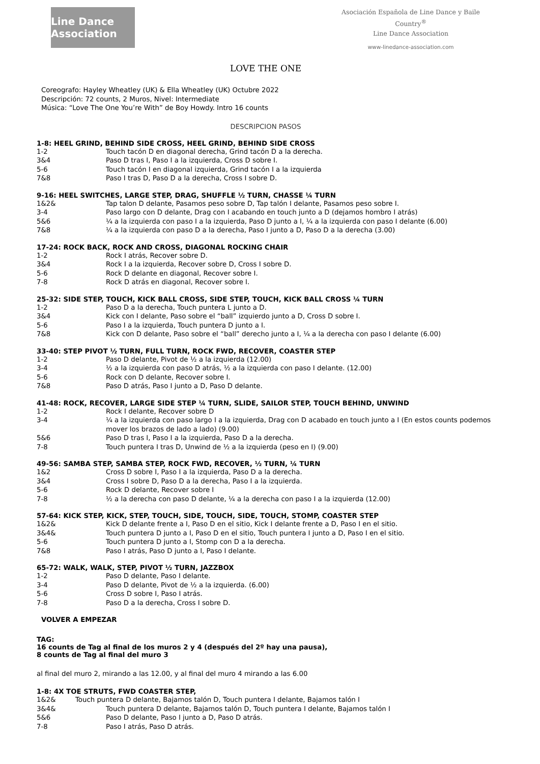Line Dance Association
Asociación Española de Line Dance y Baile Country<sup>®</sup>
Line Dance Association
www-linedance-association.com
LOVE THE ONE
Coreografo: Hayley Wheatley (UK) & Ella Wheatley (UK) Octubre 2022
Descripción: 72 counts, 2 Muros, Nivel: Intermediate
Música: “Love The One You’re With” de Boy Howdy. Intro 16 counts
DESCRIPCION PASOS
1-8: HEEL GRIND, BEHIND SIDE CROSS, HEEL GRIND, BEHIND SIDE CROSS
1-2 Touch tacón D en diagonal derecha, Grind tacón D a la derecha.
3&4 Paso D tras I, Paso I a la izquierda, Cross D sobre I.
5-6 Touch tacón I en diagonal izquierda, Grind tacón I a la izquierda
7&8 Paso I tras D, Paso D a la derecha, Cross I sobre D.
9-16: HEEL SWITCHES, LARGE STEP, DRAG, SHUFFLE ½ TURN, CHASSE ¼ TURN
1&2& Tap talon D delante, Pasamos peso sobre D, Tap talón I delante, Pasamos peso sobre I.
3-4 Paso largo con D delante, Drag con I acabando en touch junto a D (dejamos hombro I atrás)
5&6 ¼ a la izquierda con paso I a la izquierda, Paso D junto a I, ¼ a la izquierda con paso I delante (6.00)
7&8 ¼ a la izquierda con paso D a la derecha, Paso I junto a D, Paso D a la derecha (3.00)
17-24: ROCK BACK, ROCK AND CROSS, DIAGONAL ROCKING CHAIR
1-2 Rock I atrás, Recover sobre D.
3&4 Rock I a la izquierda, Recover sobre D, Cross I sobre D.
5-6 Rock D delante en diagonal, Recover sobre I.
7-8 Rock D atrás en diagonal, Recover sobre I.
25-32: SIDE STEP, TOUCH, KICK BALL CROSS, SIDE STEP, TOUCH, KICK BALL CROSS ¼ TURN
1-2 Paso D a la derecha, Touch puntera L junto a D.
3&4 Kick con I delante, Paso sobre el “ball” izquierdo junto a D, Cross D sobre I.
5-6 Paso I a la izquierda, Touch puntera D junto a I.
7&8 Kick con D delante, Paso sobre el “ball” derecho junto a I, ¼ a la derecha con paso I delante (6.00)
33-40: STEP PIVOT ½ TURN, FULL TURN, ROCK FWD, RECOVER, COASTER STEP
1-2 Paso D delante, Pivot de ½ a la izquierda (12.00)
3-4 ½ a la izquierda con paso D atrás, ½ a la izquierda con paso I delante. (12.00)
5-6 Rock con D delante, Recover sobre I.
7&8 Paso D atrás, Paso I junto a D, Paso D delante.
41-48: ROCK, RECOVER, LARGE SIDE STEP ¼ TURN, SLIDE, SAILOR STEP, TOUCH BEHIND, UNWIND
1-2 Rock I delante, Recover sobre D
3-4 ¼ a la izquierda con paso largo I a la izquierda, Drag con D acabado en touch junto a I (En estos counts podemos mover los brazos de lado a lado) (9.00)
5&6 Paso D tras I, Paso I a la izquierda, Paso D a la derecha.
7-8 Touch puntera I tras D, Unwind de ½ a la izquierda (peso en I) (9.00)
49-56: SAMBA STEP, SAMBA STEP, ROCK FWD, RECOVER, ½ TURN, ¼ TURN
1&2 Cross D sobre I, Paso I a la izquierda, Paso D a la derecha.
3&4 Cross I sobre D, Paso D a la derecha, Paso I a la izquierda.
5-6 Rock D delante, Recover sobre I
7-8 ½ a la derecha con paso D delante, ¼ a la derecha con paso I a la izquierda (12.00)
57-64: KICK STEP, KICK, STEP, TOUCH, SIDE, TOUCH, SIDE, TOUCH, STOMP, COASTER STEP
1&2& Kick D delante frente a I, Paso D en el sitio, Kick I delante frente a D, Paso I en el sitio.
3&4& Touch puntera D junto a I, Paso D en el sitio, Touch puntera I junto a D, Paso I en el sitio.
5-6 Touch puntera D junto a I, Stomp con D a la derecha.
7&8 Paso I atrás, Paso D junto a I, Paso I delante.
65-72: WALK, WALK, STEP, PIVOT ½ TURN, JAZZBOX
1-2 Paso D delante, Paso I delante.
3-4 Paso D delante, Pivot de ½ a la izquierda. (6.00)
5-6 Cross D sobre I, Paso I atrás.
7-8 Paso D a la derecha, Cross I sobre D.
VOLVER A EMPEZAR
TAG:
16 counts de Tag al final de los muros 2 y 4 (después del 2º hay una pausa),
8 counts de Tag al final del muro 3
al final del muro 2, mirando a las 12.00, y al final del muro 4 mirando a las 6.00
1-8: 4X TOE STRUTS, FWD COASTER STEP,
1&2& Touch puntera D delante, Bajamos talón D, Touch puntera I delante, Bajamos talón I
3&4& Touch puntera D delante, Bajamos talón D, Touch puntera I delante, Bajamos talón I
5&6 Paso D delante, Paso I junto a D, Paso D atrás.
7-8 Paso I atrás, Paso D atrás.